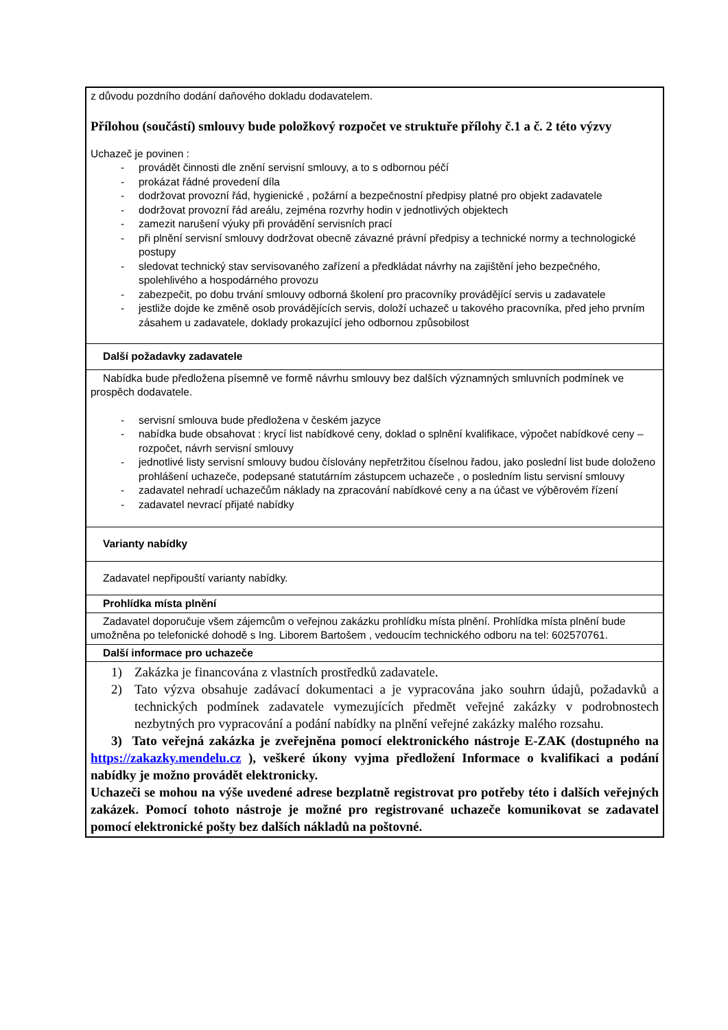| z důvodu pozdního dodání daňového dokladu dodavatelem. Přílohou (součástí) smlouvy bude položkový rozpočet ve struktuře přílohy č.1 a č. 2 této výzvy Uchazeč je povinen : - provádět činnosti dle znění servisní smlouvy, a to s odbornou péčí - prokázat řádné provedení díla - dodržovat provozní řád, hygienické , požární a bezpečnostní předpisy platné pro objekt zadavatele - dodržovat provozní řád areálu, zejména rozvrhy hodin v jednotlivých objektech - zamezit narušení výuky při provádění servisních prací - při plnění servisní smlouvy dodržovat obecně závazné právní předpisy a technické normy a technologické postupy - sledovat technický stav servisovaného zařízení a předkládat návrhy na zajištění jeho bezpečného, spolehlivého a hospodárného provozu - zabezpečit, po dobu trvání smlouvy odborná školení pro pracovníky provádějící servis u zadavatele - jestliže dojde ke změně osob provádějících servis, doloží uchazeč u takového pracovníka, před jeho prvním zásahem u zadavatele, doklady prokazující jeho odbornou způsobilost |
| Další požadavky zadavatele |
| Nabídka bude předložena písemně ve formě návrhu smlouvy bez dalších významných smluvních podmínek ve prospěch dodavatele. - servisní smlouva bude předložena v českém jazyce - nabídka bude obsahovat : krycí list nabídkové ceny, doklad o splnění kvalifikace, výpočet nabídkové ceny – rozpočet, návrh servisní smlouvy - jednotlivé listy servisní smlouvy budou číslovány nepřetržitou číselnou řadou, jako poslední list bude doloženo prohlášení uchazeče, podepsané statutárním zástupcem uchazeče , o posledním listu servisní smlouvy - zadavatel nehradí uchazečům náklady na zpracování nabídkové ceny a na účast ve výběrovém řízení - zadavatel nevrací přijaté nabídky |
| Varianty nabídky |
| Zadavatel nepřipouští varianty nabídky. |
| Prohlídka místa plnění |
| Zadavatel doporučuje všem zájemcům o veřejnou zakázku prohlídku místa plnění. Prohlídka místa plnění bude umožněna po telefonické dohodě s Ing. Liborem Bartošem , vedoucím technického odboru na tel: 602570761. |
| Další informace pro uchazeče |
| 1) Zakázka je financována z vlastních prostředků zadavatele. 2) Tato výzva obsahuje zadávací dokumentaci a je vypracována jako souhrn údajů, požadavků a technických podmínek zadavatele vymezujících předmět veřejné zakázky v podrobnostech nezbytných pro vypracování a podání nabídky na plnění veřejné zakázky malého rozsahu. 3) Tato veřejná zakázka je zveřejněna pomocí elektronického nástroje E-ZAK (dostupného na https://zakazky.mendelu.cz ), veškeré úkony vyjma předložení Informace o kvalifikaci a podání nabídky je možno provádět elektronicky. Uchazeči se mohou na výše uvedené adrese bezplatně registrovat pro potřeby této i dalších veřejných zakázek. Pomocí tohoto nástroje je možné pro registrované uchazeče komunikovat se zadavatel pomocí elektronické pošty bez dalších nákladů na poštovné. |